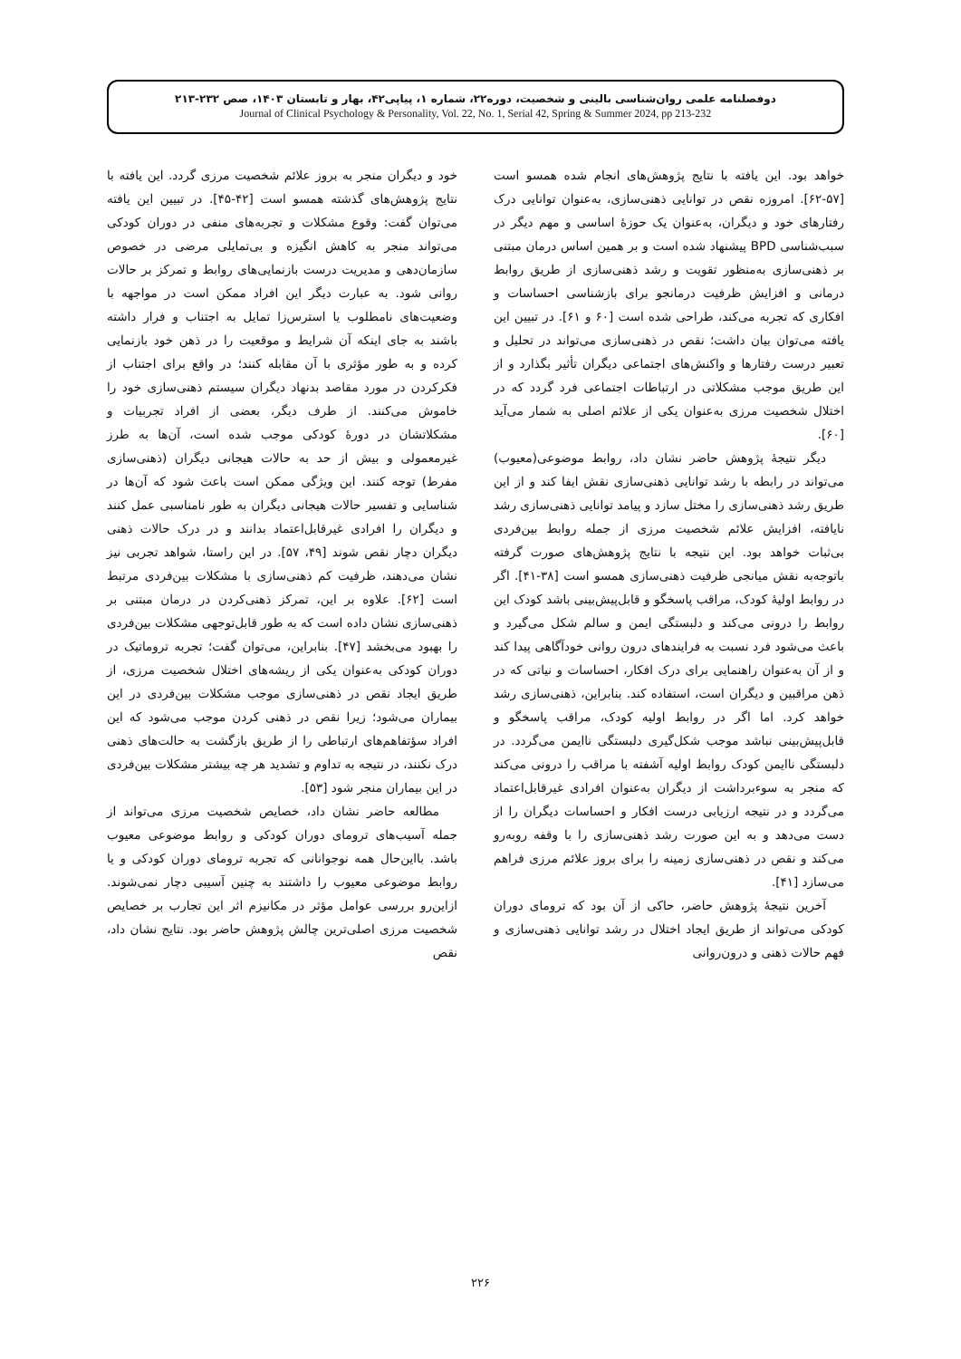دوفصلنامه علمی روان‌شناسی بالینی و شخصیت، دوره۲۲، شماره ۱، پیاپی۴۲، بهار و تابستان ۱۴۰۳، صص ۲۳۲-۲۱۳
Journal of Clinical Psychology & Personality, Vol. 22, No. 1, Serial 42, Spring & Summer 2024, pp 213-232
خواهد بود. این یافته با نتایج پژوهش‌های انجام شده همسو است [۵۷-۶۲]. امروزه نقص در توانایی ذهنی‌سازی، به‌عنوان توانایی درک رفتارهای خود و دیگران، به‌عنوان یک حوزۀ اساسی و مهم دیگر در سبب‌شناسی BPD پیشنهاد شده است و بر همین اساس درمان مبتنی بر ذهنی‌سازی به‌منظور تقویت و رشد ذهنی‌سازی از طریق روابط درمانی و افزایش ظرفیت درمانجو برای بازشناسی احساسات و افکاری که تجربه می‌کند، طراحی شده است [۶۰ و ۶۱]. در تبیین این یافته می‌توان بیان داشت؛ نقص در ذهنی‌سازی می‌تواند در تحلیل و تعبیر درست رفتارها و واکنش‌های اجتماعی دیگران تأثیر بگذارد و از این طریق موجب مشکلاتی در ارتباطات اجتماعی فرد گردد که در اختلال شخصیت مرزی به‌عنوان یکی از علائم اصلی به شمار می‌آید [۶۰].
دیگر نتیجۀ پژوهش حاضر نشان داد، روابط موضوعی(معیوب) می‌تواند در رابطه با رشد توانایی ذهنی‌سازی نقش ایفا کند و از این طریق رشد ذهنی‌سازی را مختل سازد و پیامد توانایی ذهنی‌سازی رشد نایافته، افزایش علائم شخصیت مرزی از جمله روابط بین‌فردی بی‌ثبات خواهد بود. این نتیجه با نتایج پژوهش‌های صورت گرفته باتوجه‌به نقش میانجی ظرفیت ذهنی‌سازی همسو است [۳۸-۴۱]. اگر در روابط اولیۀ کودک، مراقب پاسخگو و قابل‌پیش‌بینی باشد کودک این روابط را درونی می‌کند و دلبستگی ایمن و سالم شکل می‌گیرد و باعث می‌شود فرد نسبت به فرایندهای درون روانی خودآگاهی پیدا کند و از آن به‌عنوان راهنمایی برای درک افکار، احساسات و نیاتی که در ذهن مراقبین و دیگران است، استفاده کند. بنابراین، ذهنی‌سازی رشد خواهد کرد. اما اگر در روابط اولیه کودک، مراقب پاسخگو و قابل‌پیش‌بینی نباشد موجب شکل‌گیری دلبستگی ناایمن می‌گردد. در دلبستگی ناایمن کودک روابط اولیه آشفته با مراقب را درونی می‌کند که منجر به سوءبرداشت از دیگران به‌عنوان افرادی غیرقابل‌اعتماد می‌گردد و در نتیجه ارزیابی درست افکار و احساسات دیگران را از دست می‌دهد و به این صورت رشد ذهنی‌سازی را با وقفه روبه‌رو می‌کند و نقص در ذهنی‌سازی زمینه را برای بروز علائم مرزی فراهم می‌سازد [۴۱].
آخرین نتیجۀ پژوهش حاضر، حاکی از آن بود که ترومای دوران کودکی می‌تواند از طریق ایجاد اختلال در رشد توانایی ذهنی‌سازی و فهم حالات ذهنی و درون‌روانی
خود و دیگران منجر به بروز علائم شخصیت مرزی گردد. این یافته با نتایج پژوهش‌های گذشته همسو است [۴۲-۴۵]. در تبیین این یافته می‌توان گفت: وقوع مشکلات و تجربه‌های منفی در دوران کودکی می‌تواند منجر به کاهش انگیزه و بی‌تمایلی مرضی در خصوص سازمان‌دهی و مدیریت درست بازنمایی‌های روابط و تمرکز بر حالات روانی شود. به عبارت دیگر این افراد ممکن است در مواجهه با وضعیت‌های نامطلوب یا استرس‌زا تمایل به اجتناب و فرار داشته باشند به جای اینکه آن شرایط و موقعیت را در ذهن خود بازنمایی کرده و به طور مؤثری با آن مقابله کنند؛ در واقع برای اجتناب از فکرکردن در مورد مقاصد بدنهاد دیگران سیستم ذهنی‌سازی خود را خاموش می‌کنند. از طرف دیگر، بعضی از افراد تجربیات و مشکلاتشان در دورۀ کودکی موجب شده است، آن‌ها به طرز غیرمعمولی و بیش از حد به حالات هیجانی دیگران (ذهنی‌سازی مفرط) توجه کنند. این ویژگی ممکن است باعث شود که آن‌ها در شناسایی و تفسیر حالات هیجانی دیگران به طور نامناسبی عمل کنند و دیگران را افرادی غیرقابل‌اعتماد بدانند و در درک حالات ذهنی دیگران دچار نقص شوند [۴۹، ۵۷]. در این راستا، شواهد تجربی نیز نشان می‌دهند، ظرفیت کم ذهنی‌سازی با مشکلات بین‌فردی مرتبط است [۶۲]. علاوه بر این، تمرکز ذهنی‌کردن در درمان مبتنی بر ذهنی‌سازی نشان داده است که به طور قابل‌توجهی مشکلات بین‌فردی را بهبود می‌بخشد [۴۷]. بنابراین، می‌توان گفت؛ تجربه تروماتیک در دوران کودکی به‌عنوان یکی از ریشه‌های اختلال شخصیت مرزی، از طریق ایجاد نقص در ذهنی‌سازی موجب مشکلات بین‌فردی در این بیماران می‌شود؛ زیرا نقص در ذهنی کردن موجب می‌شود که این افراد سؤتفاهم‌های ارتباطی را از طریق بازگشت به حالت‌های ذهنی درک نکنند، در نتیجه به تداوم و تشدید هر چه بیشتر مشکلات بین‌فردی در این بیماران منجر شود [۵۳].
مطالعه حاضر نشان داد، خصایص شخصیت مرزی می‌تواند از جمله آسیب‌های ترومای دوران کودکی و روابط موضوعی معیوب باشد. بااین‌حال همه نوجوانانی که تجربه ترومای دوران کودکی و یا روابط موضوعی معیوب را داشتند به چنین آسیبی دچار نمی‌شوند. ازاین‌رو بررسی عوامل مؤثر در مکانیزم اثر این تجارب بر خصایص شخصیت مرزی اصلی‌ترین چالش پژوهش حاضر بود. نتایج نشان داد، نقص
۲۲۶